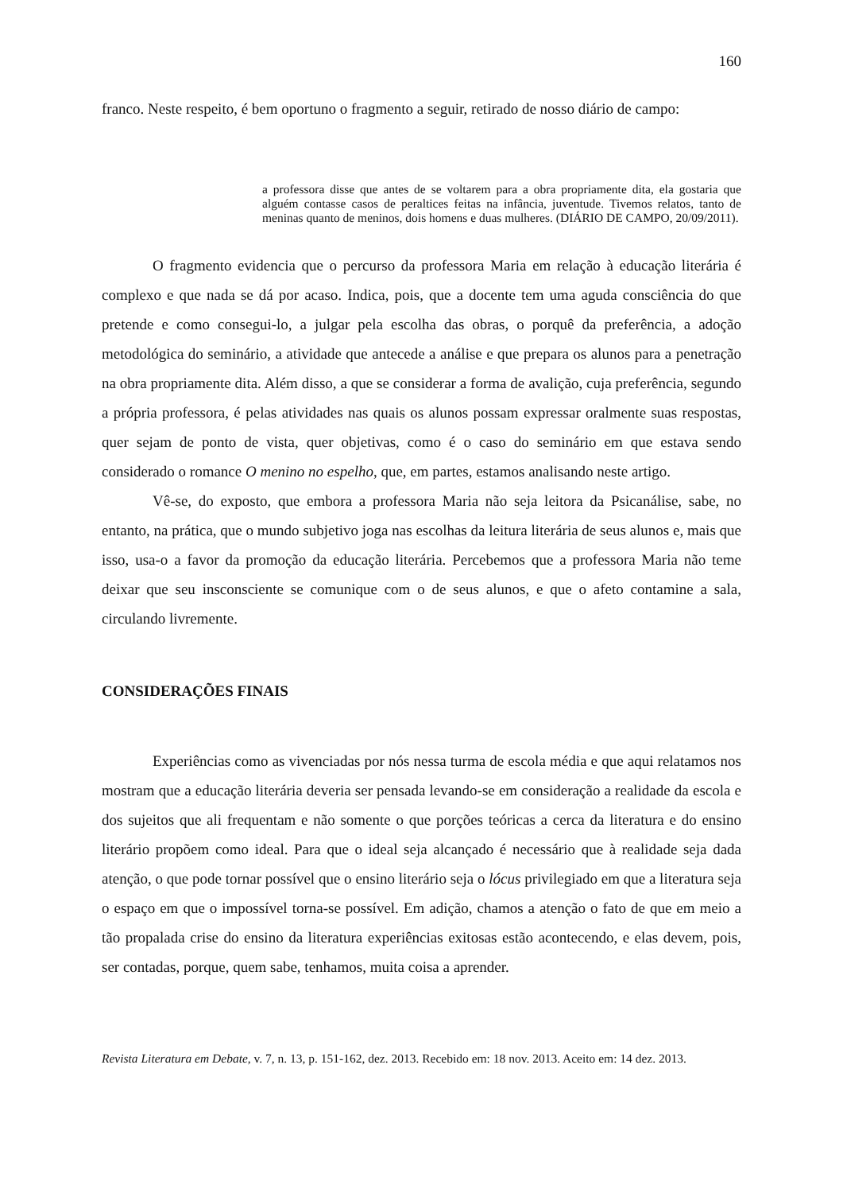160
franco. Neste respeito, é bem oportuno o fragmento a seguir, retirado de nosso diário de campo:
a professora disse que antes de se voltarem para a obra propriamente dita, ela gostaria que alguém contasse casos de peraltices feitas na infância, juventude. Tivemos relatos, tanto de meninas quanto de meninos, dois homens e duas mulheres. (DIÁRIO DE CAMPO, 20/09/2011).
O fragmento evidencia que o percurso da professora Maria em relação à educação literária é complexo e que nada se dá por acaso. Indica, pois, que a docente tem uma aguda consciência do que pretende e como consegui-lo, a julgar pela escolha das obras, o porquê da preferência, a adoção metodológica do seminário, a atividade que antecede a análise e que prepara os alunos para a penetração na obra propriamente dita. Além disso, a que se considerar a forma de avalição, cuja preferência, segundo a própria professora, é pelas atividades nas quais os alunos possam expressar oralmente suas respostas, quer sejam de ponto de vista, quer objetivas, como é o caso do seminário em que estava sendo considerado o romance O menino no espelho, que, em partes, estamos analisando neste artigo.
Vê-se, do exposto, que embora a professora Maria não seja leitora da Psicanálise, sabe, no entanto, na prática, que o mundo subjetivo joga nas escolhas da leitura literária de seus alunos e, mais que isso, usa-o a favor da promoção da educação literária. Percebemos que a professora Maria não teme deixar que seu insconsciente se comunique com o de seus alunos, e que o afeto contamine a sala, circulando livremente.
CONSIDERAÇÕES FINAIS
Experiências como as vivenciadas por nós nessa turma de escola média e que aqui relatamos nos mostram que a educação literária deveria ser pensada levando-se em consideração a realidade da escola e dos sujeitos que ali frequentam e não somente o que porções teóricas a cerca da literatura e do ensino literário propõem como ideal. Para que o ideal seja alcançado é necessário que à realidade seja dada atenção, o que pode tornar possível que o ensino literário seja o lócus privilegiado em que a literatura seja o espaço em que o impossível torna-se possível. Em adição, chamos a atenção o fato de que em meio a tão propalada crise do ensino da literatura experiências exitosas estão acontecendo, e elas devem, pois, ser contadas, porque, quem sabe, tenhamos, muita coisa a aprender.
Revista Literatura em Debate, v. 7, n. 13, p. 151-162, dez. 2013. Recebido em: 18 nov. 2013. Aceito em: 14 dez. 2013.